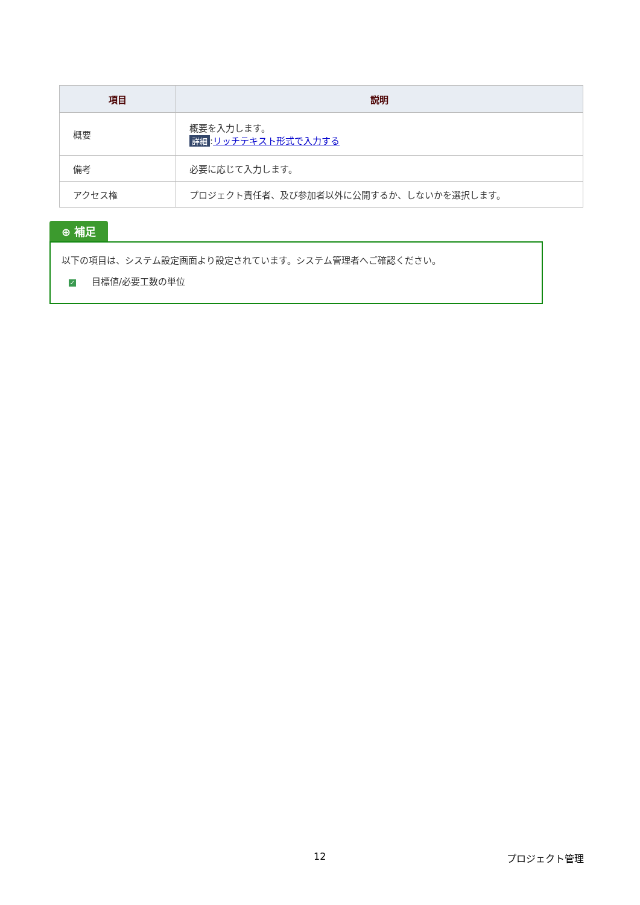| 項目 | 説明 |
| --- | --- |
| 概要 | 概要を入力します。 詳細 : リッチテキスト形式で入力する |
| 備考 | 必要に応じて入力します。 |
| アクセス権 | プロジェクト責任者、及び参加者以外に公開するか、しないかを選択します。 |
⊕ 補足
以下の項目は、システム設定画面より設定されています。システム管理者へご確認ください。
✓ 目標値/必要工数の単位
12 プロジェクト管理